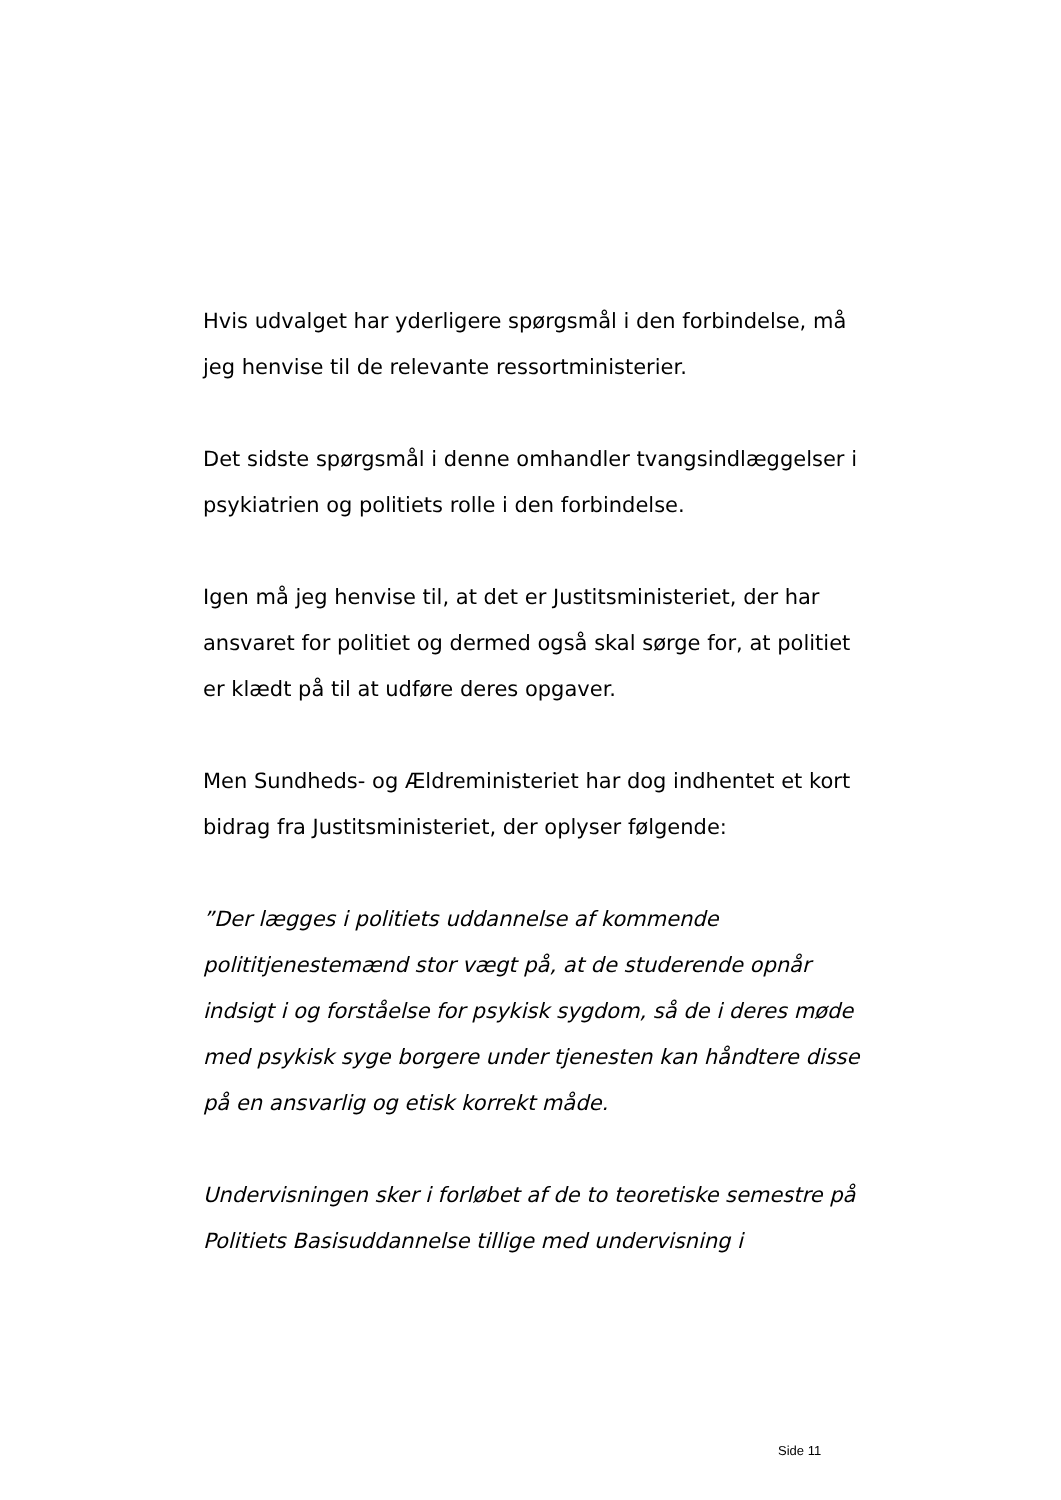Hvis udvalget har yderligere spørgsmål i den forbindelse, må jeg henvise til de relevante ressortministerier.
Det sidste spørgsmål i denne omhandler tvangsindlæggelser i psykiatrien og politiets rolle i den forbindelse.
Igen må jeg henvise til, at det er Justitsministeriet, der har ansvaret for politiet og dermed også skal sørge for, at politiet er klædt på til at udføre deres opgaver.
Men Sundheds- og Ældreministeriet har dog indhentet et kort bidrag fra Justitsministeriet, der oplyser følgende:
”Der lægges i politiets uddannelse af kommende polititjenestemænd stor vægt på, at de studerende opnår indsigt i og forståelse for psykisk sygdom, så de i deres møde med psykisk syge borgere under tjenesten kan håndtere disse på en ansvarlig og etisk korrekt måde.
Undervisningen sker i forløbet af de to teoretiske semestre på Politiets Basisuddannelse tillige med undervisning i
Side 11